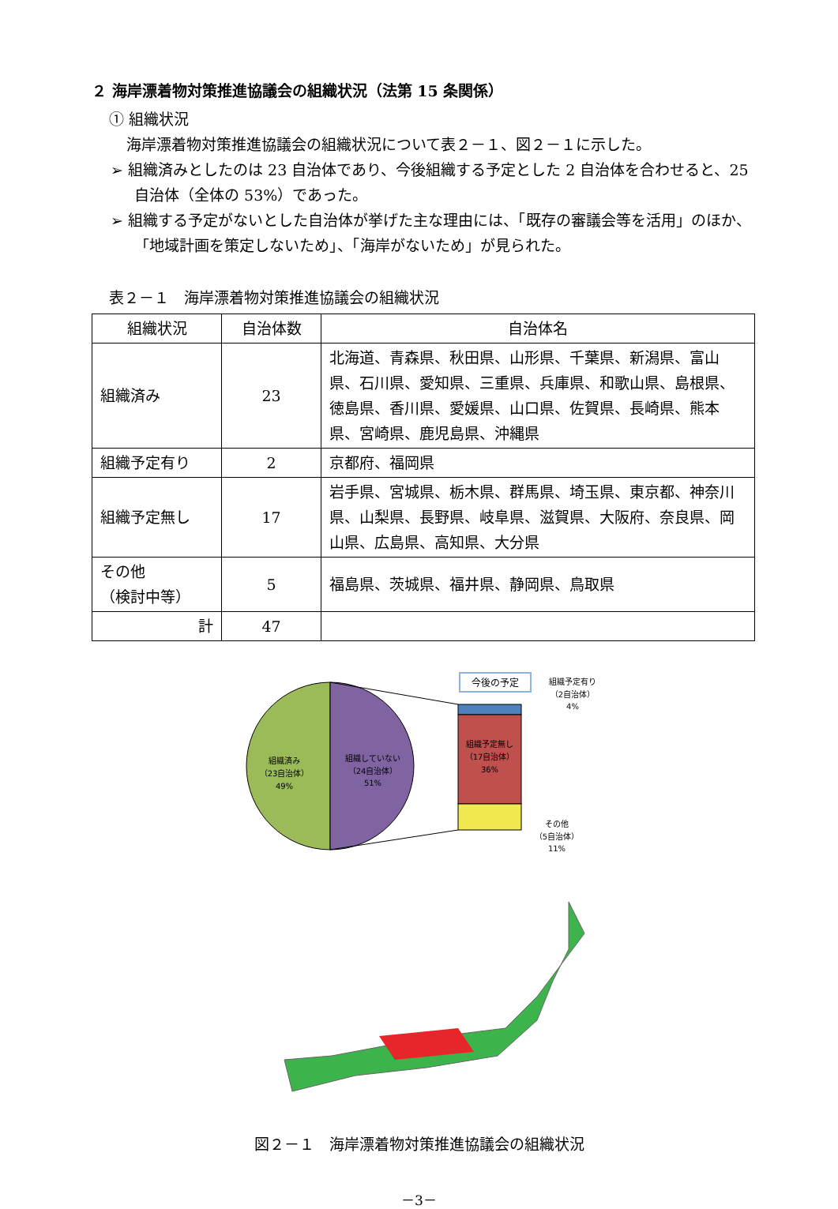２ 海岸漂着物対策推進協議会の組織状況（法第 15 条関係）
① 組織状況
海岸漂着物対策推進協議会の組織状況について表２－１、図２－１に示した。
➢ 組織済みとしたのは 23 自治体であり、今後組織する予定とした 2 自治体を合わせると、25 自治体（全体の 53%）であった。
➢ 組織する予定がないとした自治体が挙げた主な理由には、「既存の審議会等を活用」のほか、「地域計画を策定しないため」、「海岸がないため」が見られた。
表２－１　海岸漂着物対策推進協議会の組織状況
| 組織状況 | 自治体数 | 自治体名 |
| --- | --- | --- |
| 組織済み | 23 | 北海道、青森県、秋田県、山形県、千葉県、新潟県、富山県、石川県、愛知県、三重県、兵庫県、和歌山県、島根県、徳島県、香川県、愛媛県、山口県、佐賀県、長崎県、熊本県、宮崎県、鹿児島県、沖縄県 |
| 組織予定有り | 2 | 京都府、福岡県 |
| 組織予定無し | 17 | 岩手県、宮城県、栃木県、群馬県、埼玉県、東京都、神奈川県、山梨県、長野県、岐阜県、滋賀県、大阪府、奈良県、岡山県、広島県、高知県、大分県 |
| その他 （検討中等） | 5 | 福島県、茨城県、福井県、静岡県、鳥取県 |
| 計 | 47 | |
組織済み
（23自治体）
49%
組織していない
（24自治体）
51%
今後の予定
組織予定無し
（17自治体）
36%
組織予定有り
（2自治体）
4%
その他
（5自治体）
11%
図２－１　海岸漂着物対策推進協議会の組織状況
－3－